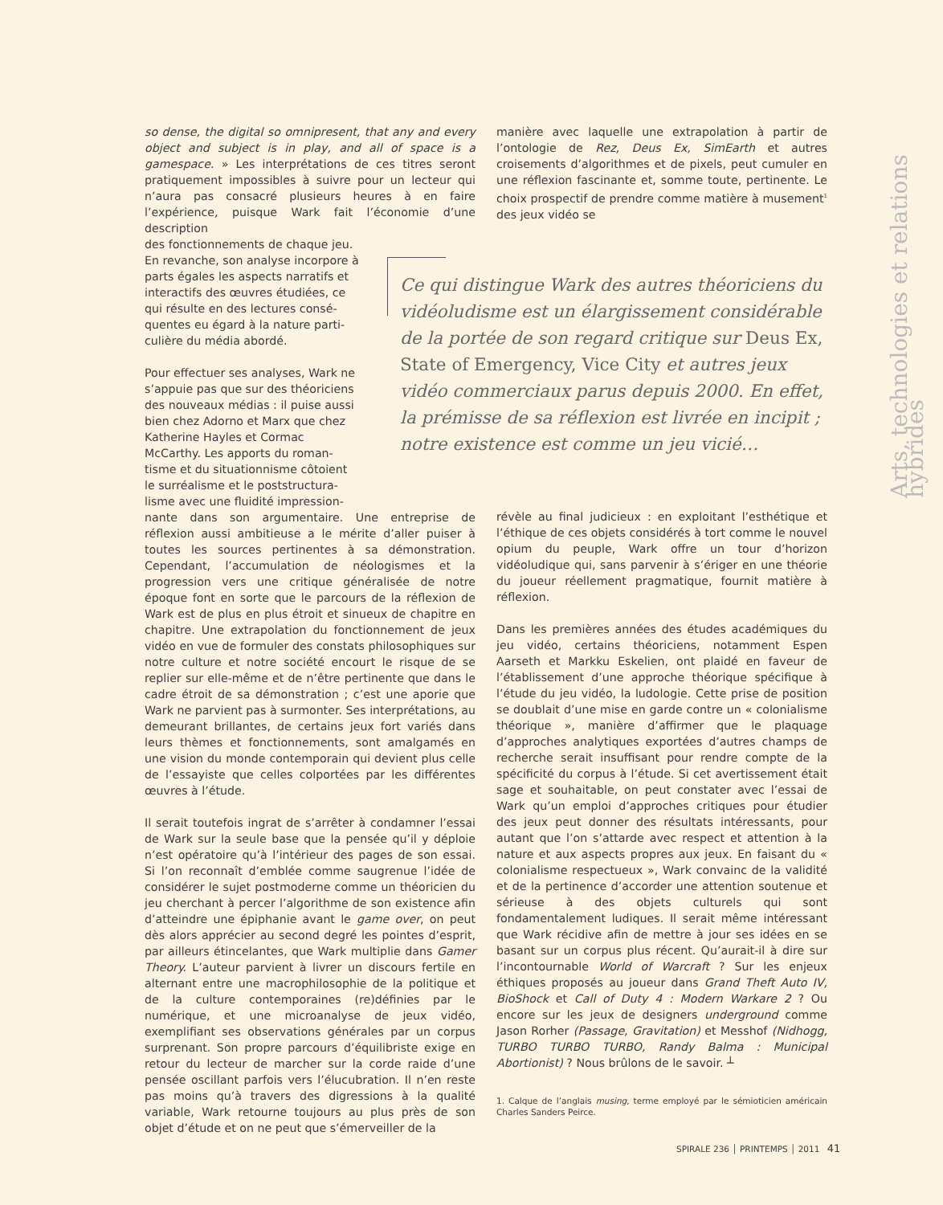Arts, technologies et relations hybrides
so dense, the digital so omnipresent, that any and every object and subject is in play, and all of space is a gamespace. » Les interprétations de ces titres seront pratiquement impossibles à suivre pour un lecteur qui n’aura pas consacré plusieurs heures à en faire l’expérience, puisque Wark fait l’économie d’une description
des fonctionnements de chaque jeu.
En revanche, son analyse incorpore à
parts égales les aspects narratifs et
interactifs des œuvres étudiées, ce
qui résulte en des lectures consé-
quentes eu égard à la nature parti-
culière du média abordé.
Pour effectuer ses analyses, Wark ne
s’appuie pas que sur des théoriciens
des nouveaux médias : il puise aussi
bien chez Adorno et Marx que chez
Katherine Hayles et Cormac
McCarthy. Les apports du roman-
tisme et du situationnisme côtoient
le surréalisme et le poststructura-
lisme avec une fluidité impression-
nante dans son argumentaire. Une entreprise de réflexion aussi ambitieuse a le mérite d’aller puiser à toutes les sources pertinentes à sa démonstration. Cependant, l’accumulation de néologismes et la progression vers une critique généralisée de notre époque font en sorte que le parcours de la réflexion de Wark est de plus en plus étroit et sinueux de chapitre en chapitre. Une extrapolation du fonctionnement de jeux vidéo en vue de formuler des constats philosophiques sur notre culture et notre société encourt le risque de se replier sur elle-même et de n’être pertinente que dans le cadre étroit de sa démonstration ; c’est une aporie que Wark ne parvient pas à surmonter. Ses interprétations, au demeurant brillantes, de certains jeux fort variés dans leurs thèmes et fonctionnements, sont amalgamés en une vision du monde contemporain qui devient plus celle de l’essayiste que celles colportées par les différentes œuvres à l’étude.
Il serait toutefois ingrat de s’arrêter à condamner l’essai de Wark sur la seule base que la pensée qu’il y déploie n’est opératoire qu’à l’intérieur des pages de son essai. Si l’on reconnaît d’emblée comme saugrenue l’idée de considérer le sujet postmoderne comme un théoricien du jeu cherchant à percer l’algorithme de son existence afin d’atteindre une épiphanie avant le game over, on peut dès alors apprécier au second degré les pointes d’esprit, par ailleurs étincelantes, que Wark multiplie dans Gamer Theory. L’auteur parvient à livrer un discours fertile en alternant entre une macrophilosophie de la politique et de la culture contemporaines (re)définies par le numérique, et une microanalyse de jeux vidéo, exemplifiant ses observations générales par un corpus surprenant. Son propre parcours d’équilibriste exige en retour du lecteur de marcher sur la corde raide d’une pensée oscillant parfois vers l’élucubration. Il n’en reste pas moins qu’à travers des digressions à la qualité variable, Wark retourne toujours au plus près de son objet d’étude et on ne peut que s’émerveiller de la
manière avec laquelle une extrapolation à partir de l’ontologie de Rez, Deus Ex, SimEarth et autres croisements d’algorithmes et de pixels, peut cumuler en une réflexion fascinante et, somme toute, pertinente. Le choix prospectif de prendre comme matière à musement<sup>1</sup> des jeux vidéo se
Ce qui distingue Wark des autres théoriciens du vidéoludisme est un élargissement considérable de la portée de son regard critique sur Deus Ex, State of Emergency, Vice City et autres jeux vidéo commerciaux parus depuis 2000. En effet, la prémisse de sa réflexion est livrée en incipit ; notre existence est comme un jeu vicié…
révèle au final judicieux : en exploitant l’esthétique et l’éthique de ces objets considérés à tort comme le nouvel opium du peuple, Wark offre un tour d’horizon vidéoludique qui, sans parvenir à s’ériger en une théorie du joueur réellement pragmatique, fournit matière à réflexion.
Dans les premières années des études académiques du jeu vidéo, certains théoriciens, notamment Espen Aarseth et Markku Eskelien, ont plaidé en faveur de l’établissement d’une approche théorique spécifique à l’étude du jeu vidéo, la ludologie. Cette prise de position se doublait d’une mise en garde contre un « colonialisme théorique », manière d’affirmer que le plaquage d’approches analytiques exportées d’autres champs de recherche serait insuffisant pour rendre compte de la spécificité du corpus à l’étude. Si cet avertissement était sage et souhaitable, on peut constater avec l’essai de Wark qu’un emploi d’approches critiques pour étudier des jeux peut donner des résultats intéressants, pour autant que l’on s’attarde avec respect et attention à la nature et aux aspects propres aux jeux. En faisant du « colonialisme respectueux », Wark convainc de la validité et de la pertinence d’accorder une attention soutenue et sérieuse à des objets culturels qui sont fondamentalement ludiques. Il serait même intéressant que Wark récidive afin de mettre à jour ses idées en se basant sur un corpus plus récent. Qu’aurait-il à dire sur l’incontournable World of Warcraft ? Sur les enjeux éthiques proposés au joueur dans Grand Theft Auto IV, BioShock et Call of Duty 4 : Modern Warkare 2 ? Ou encore sur les jeux de designers underground comme Jason Rorher (Passage, Gravitation) et Messhof (Nidhogg, TURBO TURBO TURBO, Randy Balma : Municipal Abortionist) ? Nous brûlons de le savoir. ┴
1. Calque de l’anglais musing, terme employé par le sémioticien américain Charles Sanders Peirce.
SPIRALE 236 │ PRINTEMPS │ 2011 41